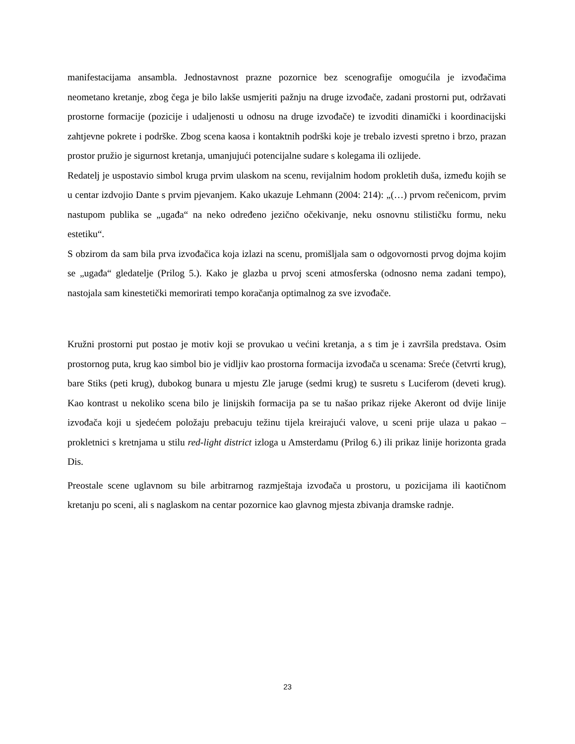manifestacijama ansambla. Jednostavnost prazne pozornice bez scenografije omogućila je izvođačima neometano kretanje, zbog čega je bilo lakše usmjeriti pažnju na druge izvođače, zadani prostorni put, održavati prostorne formacije (pozicije i udaljenosti u odnosu na druge izvođače) te izvoditi dinamički i koordinacijski zahtjevne pokrete i podrške. Zbog scena kaosa i kontaktnih podrški koje je trebalo izvesti spretno i brzo, prazan prostor pružio je sigurnost kretanja, umanjujući potencijalne sudare s kolegama ili ozlijede.
Redatelj je uspostavio simbol kruga prvim ulaskom na scenu, revijalnim hodom prokletih duša, između kojih se u centar izdvojio Dante s prvim pjevanjem. Kako ukazuje Lehmann (2004: 214): „(…) prvom rečenicom, prvim nastupom publika se „ugađa“ na neko određeno jezično očekivanje, neku osnovnu stilističku formu, neku estetiku“.
S obzirom da sam bila prva izvođačica koja izlazi na scenu, promišljala sam o odgovornosti prvog dojma kojim se „ugađa“ gledatelje (Prilog 5.). Kako je glazba u prvoj sceni atmosferska (odnosno nema zadani tempo), nastojala sam kinestetički memorirati tempo koračanja optimalnog za sve izvođače.
Kružni prostorni put postao je motiv koji se provukao u većini kretanja, a s tim je i završila predstava. Osim prostornog puta, krug kao simbol bio je vidljiv kao prostorna formacija izvođača u scenama: Sreće (četvrti krug), bare Stiks (peti krug), dubokog bunara u mjestu Zle jaruge (sedmi krug) te susretu s Luciferom (deveti krug). Kao kontrast u nekoliko scena bilo je linijskih formacija pa se tu našao prikaz rijeke Akeront od dvije linije izvođača koji u sjedećem položaju prebacuju težinu tijela kreirajući valove, u sceni prije ulaza u pakao – prokletnici s kretnjama u stilu red-light district izloga u Amsterdamu (Prilog 6.) ili prikaz linije horizonta grada Dis.
Preostale scene uglavnom su bile arbitrarnog razmještaja izvođača u prostoru, u pozicijama ili kaotičnom kretanju po sceni, ali s naglaskom na centar pozornice kao glavnog mjesta zbivanja dramske radnje.
23